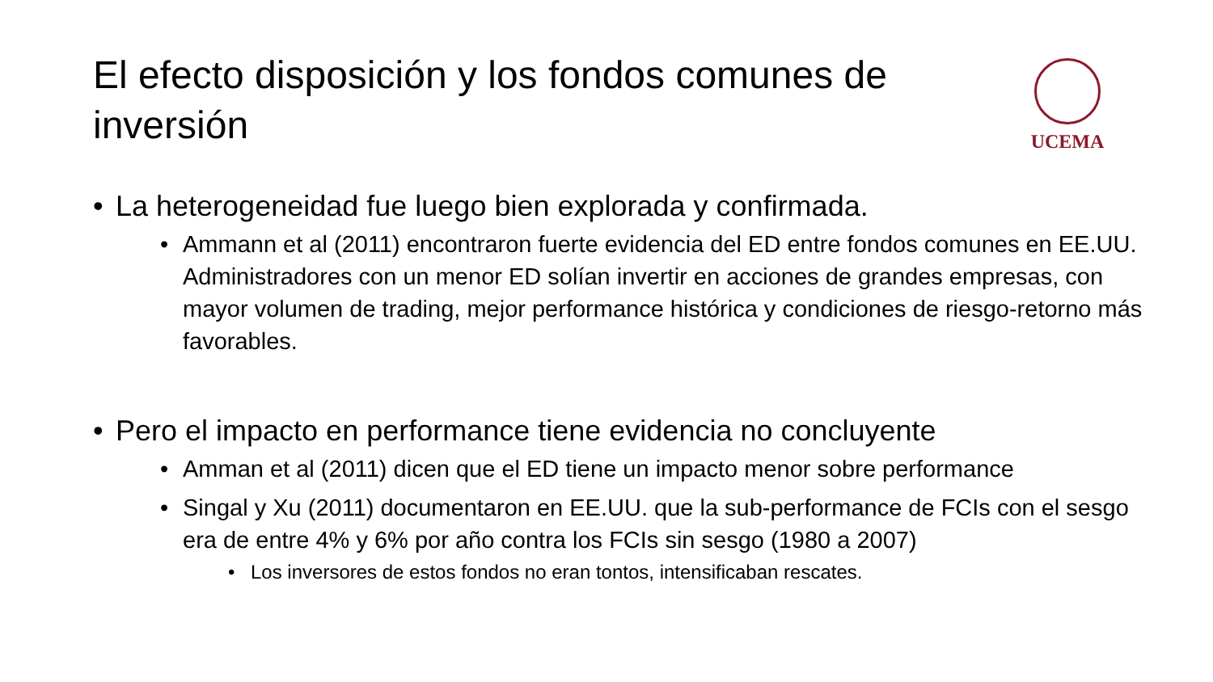El efecto disposición y los fondos comunes de inversión
UCEMA
• La heterogeneidad fue luego bien explorada y confirmada.
• Ammann et al (2011) encontraron fuerte evidencia del ED entre fondos comunes en EE.UU. Administradores con un menor ED solían invertir en acciones de grandes empresas, con mayor volumen de trading, mejor performance histórica y condiciones de riesgo-retorno más favorables.
• Pero el impacto en performance tiene evidencia no concluyente
• Amman et al (2011) dicen que el ED tiene un impacto menor sobre performance
• Singal y Xu (2011) documentaron en EE.UU. que la sub-performance de FCIs con el sesgo era de entre 4% y 6% por año contra los FCIs sin sesgo (1980 a 2007)
• Los inversores de estos fondos no eran tontos, intensificaban rescates.